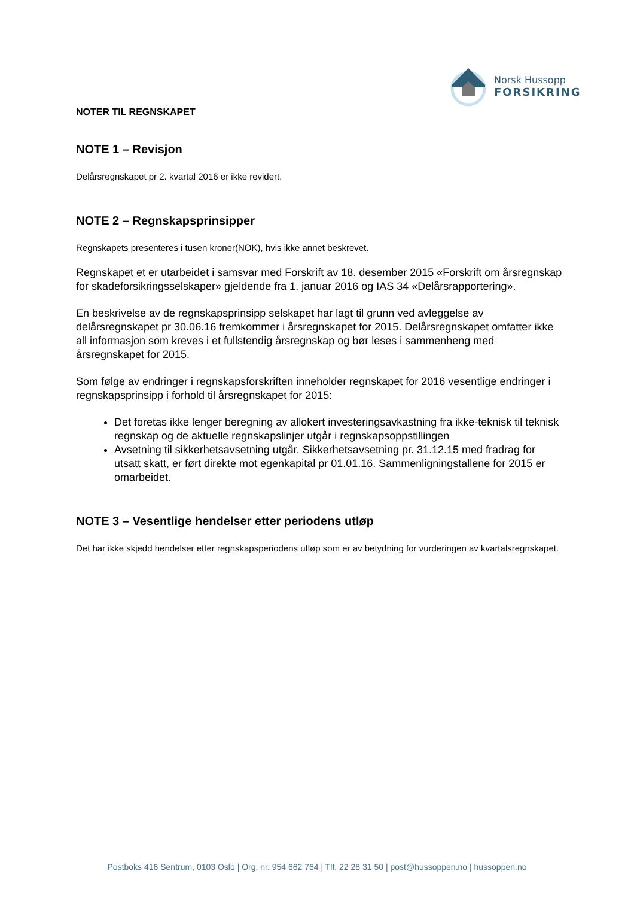Norsk Hussopp
FORSIKRING
NOTER TIL REGNSKAPET
NOTE 1 – Revisjon
Delårsregnskapet pr 2. kvartal 2016 er ikke revidert.
NOTE 2 – Regnskapsprinsipper
Regnskapets presenteres i tusen kroner(NOK), hvis ikke annet beskrevet.
Regnskapet et er utarbeidet i samsvar med Forskrift av 18. desember 2015 «Forskrift om årsregnskap for skadeforsikringsselskaper» gjeldende fra 1. januar 2016 og IAS 34 «Delårsrapportering».
En beskrivelse av de regnskapsprinsipp selskapet har lagt til grunn ved avleggelse av delårsregnskapet pr 30.06.16 fremkommer i årsregnskapet for 2015. Delårsregnskapet omfatter ikke all informasjon som kreves i et fullstendig årsregnskap og bør leses i sammenheng med årsregnskapet for 2015.
Som følge av endringer i regnskapsforskriften inneholder regnskapet for 2016 vesentlige endringer i regnskapsprinsipp i forhold til årsregnskapet for 2015:
Det foretas ikke lenger beregning av allokert investeringsavkastning fra ikke-teknisk til teknisk regnskap og de aktuelle regnskapslinjer utgår i regnskapsoppstillingen
Avsetning til sikkerhetsavsetning utgår. Sikkerhetsavsetning pr. 31.12.15 med fradrag for utsatt skatt, er ført direkte mot egenkapital pr 01.01.16. Sammenligningstallene for 2015 er omarbeidet.
NOTE 3 – Vesentlige hendelser etter periodens utløp
Det har ikke skjedd hendelser etter regnskapsperiodens utløp som er av betydning for vurderingen av kvartalsregnskapet.
Postboks 416 Sentrum, 0103 Oslo | Org. nr. 954 662 764 | Tlf. 22 28 31 50 | post@hussoppen.no | hussoppen.no